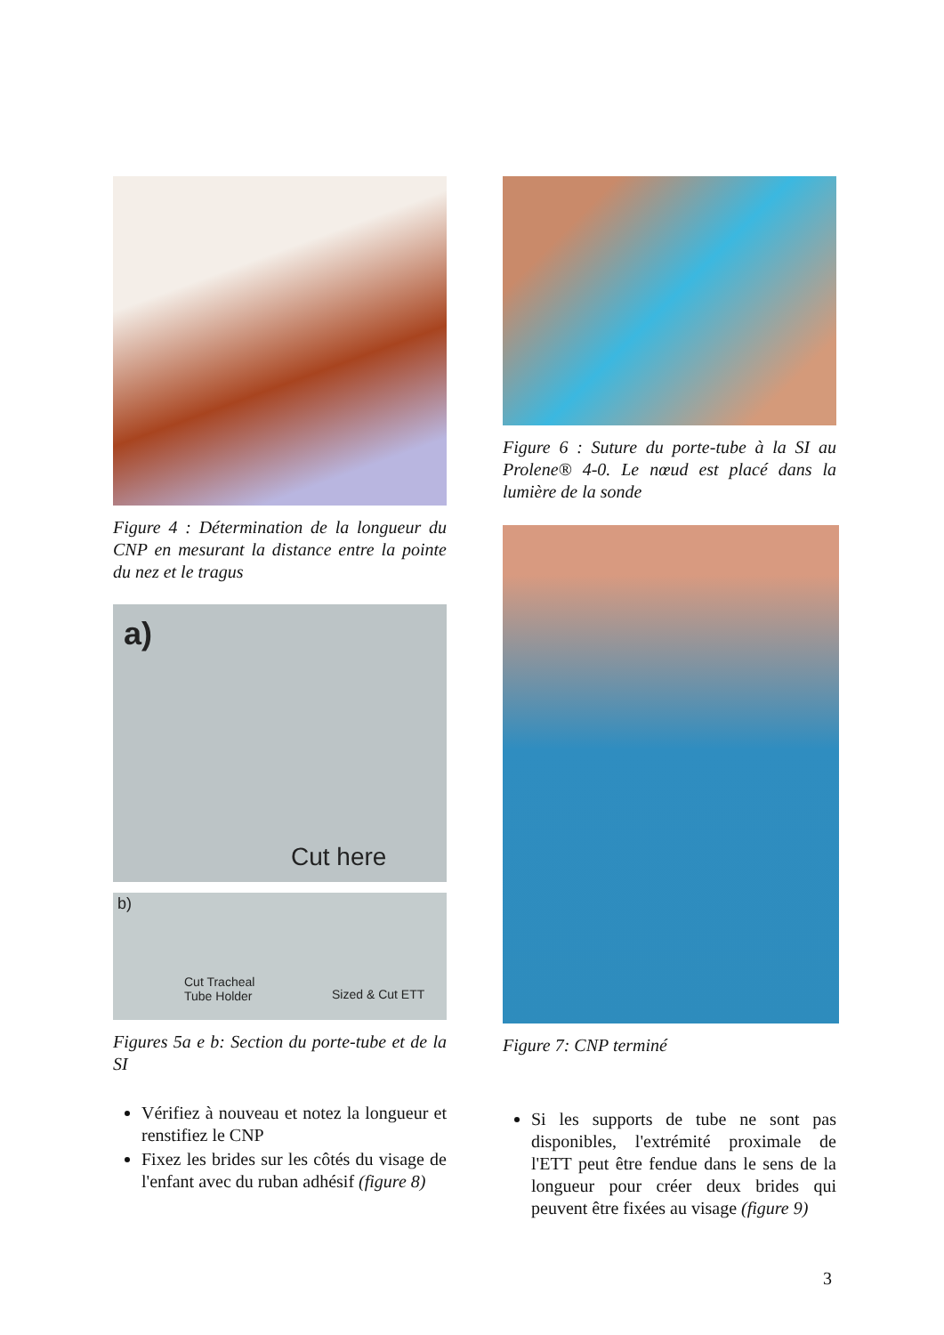Figure 4 : Détermination de la longueur du CNP en mesurant la distance entre la pointe du nez et le tragus
a)
Cut here
b)
Cut Tracheal
Tube Holder Sized & Cut ETT
Figures 5a e b: Section du porte-tube et de la SI
Vérifiez à nouveau et notez la longueur et renstifiez le CNP
Fixez les brides sur les côtés du visage de l'enfant avec du ruban adhésif (figure 8)
Figure 6 : Suture du porte-tube à la SI au Prolene® 4-0. Le nœud est placé dans la lumière de la sonde
Figure 7: CNP terminé
Si les supports de tube ne sont pas disponibles, l'extrémité proximale de l'ETT peut être fendue dans le sens de la longueur pour créer deux brides qui peuvent être fixées au visage (figure 9)
3